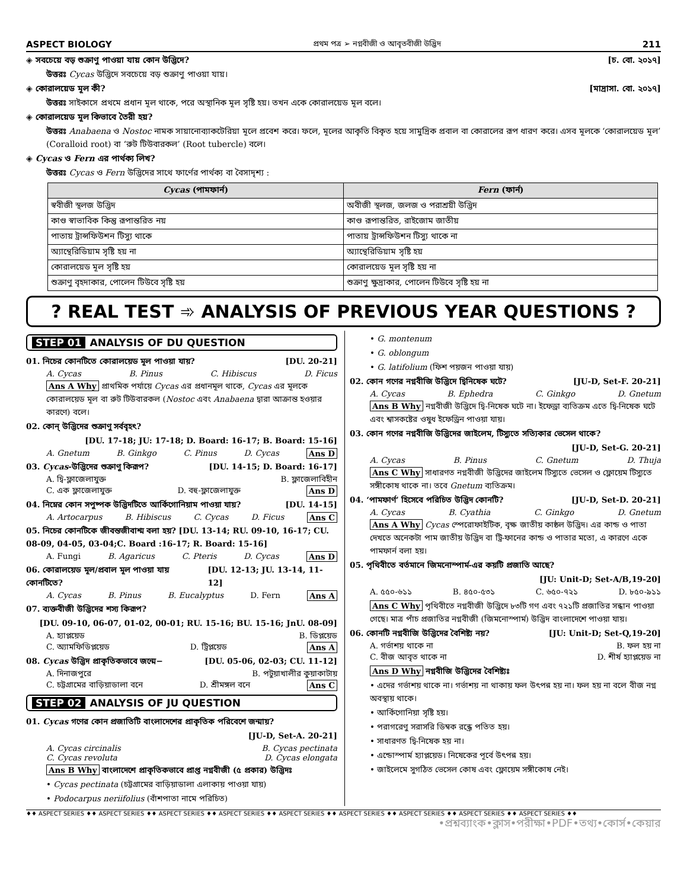ASPECT BIOLOGY প্রথম পত্র ➢ নগ্নবীজী ও আবৃতবীজী উদ্ভিদ 211
◈ সবচেয়ে বড় শুক্রাণু পাওয়া যায় কোন উদ্ভিদে? [চ. বো. ২০১৭]
উত্তরঃ Cycas উদ্ভিদে সবচেয়ে বড় শুক্রাণু পাওয়া যায়।
◈ কোরালয়েড মূল কী? [মাদ্রাসা. বো. ২০১৭]
উত্তরঃ সাইকাসে প্রথমে প্রধান মূল থাকে, পরে অস্থানিক মূল সৃষ্টি হয়। তখন একে কোরালয়েড মূল বলে।
◈ কোরালয়েড মূল কিভাবে তৈরী হয়?
উত্তরঃ Anabaena ও Nostoc নামক সায়ানোব্যাকটেরিয়া মূলে প্রবেশ করে। ফলে, মূলের আকৃতি বিকৃত হয়ে সামুদ্রিক প্রবাল বা কোরালের রূপ ধারণ করে। এসব মূলকে ‘কোরালয়েড মূল’ (Coralloid root) বা ‘রুট টিউবারকল’ (Root tubercle) বলে।
◈ Cycas ও Fern এর পার্থক্য লিখ?
উত্তরঃ Cycas ও Fern উদ্ভিদের সাথে ফার্ণের পার্থক্য বা বৈসাদৃশ্য :
| Cycas (পামফার্ন) | Fern (ফার্ন) |
| --- | --- |
| স্ববীজী স্থলজ উদ্ভিদ | অবীজী স্থলজ, জলজ ও পরাশ্রয়ী উদ্ভিদ |
| কাণ্ড স্বাভাবিক কিন্তু রূপান্তরিত নয় | কাণ্ড রূপান্তরিত, রাইজোম জাতীয় |
| পাতায় ট্রান্সফিউশন টিস্যু থাকে | পাতায় ট্রান্সফিউশন টিস্যু থাকে না |
| অ্যান্থেরিডিয়াম সৃষ্টি হয় না | অ্যান্থেরিডিয়াম সৃষ্টি হয় |
| কোরালয়েড মূল সৃষ্টি হয় | কোরালয়েড মূল সৃষ্টি হয় না |
| শুক্রাণু বৃহদাকার, পোলেন টিউবে সৃষ্টি হয় | শুক্রাণু ক্ষুদ্রাকার, পোলেন টিউবে সৃষ্টি হয় না |
? REAL TEST ➾ ANALYSIS OF PREVIOUS YEAR QUESTIONS ?
STEP 01 ANALYSIS OF DU QUESTION
01. নিচের কোনটিতে কোরালয়েড মূল পাওয়া যায়? [DU. 20-21]
A. Cycas B. Pinus C. Hibiscus D. Ficus
Ans A Why প্রাথমিক পর্যায়ে Cycas এর প্রধানমূল থাকে, Cycas এর মূলকে কোরালয়েড মূল বা রুট টিউবারকল (Nostoc এবং Anabaena দ্বারা আক্রান্ত হওয়ার কারণে) বলে।
02. কোন্ উদ্ভিদের শুক্রাণু সর্ববৃহৎ?
[DU. 17-18; JU: 17-18; D. Board: 16-17; B. Board: 15-16]
A. Gnetum B. Ginkgo C. Pinus D. Cycas Ans D
03. Cycas-উদ্ভিদের শুক্রাণু কিরূপ? [DU. 14-15; D. Board: 16-17]
A. দ্বি-ফ্লাজেলাযুক্ত B. ফ্লাজেলাবিহীন
C. এক ফ্লাজেলাযুক্ত D. বহু-ফ্লাজেলাযুক্ত Ans D
04. নিম্নের কোন সপুষ্পক উদ্ভিদটিতে আর্কিগোনিয়াম পাওয়া যায়? [DU. 14-15]
A. Artocarpus B. Hibiscus C. Cycas D. Ficus Ans C
05. নিচের কোনটিকে জীবন্তজীবাশ্ম বলা হয়? [DU. 13-14; RU. 09-10, 16-17; CU. 08-09, 04-05, 03-04;C. Board :16-17; R. Board: 15-16]
A. Fungi B. Agaricus C. Pteris D. Cycas Ans D
06. কোরালয়েড মূল/প্রবাল মূল পাওয়া যায় কোনটিতে? [DU. 12-13; JU. 13-14, 11-12]
A. Cycas B. Pinus B. Eucalyptus D. Fern Ans A
07. ব্যক্তবীজী উদ্ভিদের শস্য কিরূপ?
[DU. 09-10, 06-07, 01-02, 00-01; RU. 15-16; BU. 15-16; JnU. 08-09]
A. হ্যাপ্লয়েড B. ডিপ্লয়েড
C. অ্যামফিডিপ্লয়েড D. ট্রিপ্লয়েড Ans A
08. Cycas উদ্ভিদ প্রাকৃতিকভাবে জন্মে− [DU. 05-06, 02-03; CU. 11-12]
A. দিনাজপুরে B. পটুয়াখালীর কুয়াকাটায়
C. চট্টগ্রামের বাড়িয়াডালা বনে D. শ্রীমঙ্গল বনে Ans C
STEP 02 ANALYSIS OF JU QUESTION
01. Cycas গণের কোন প্রজাতিটি বাংলাদেশের প্রাকৃতিক পরিবেশে জন্মায়?
[JU-D, Set-A. 20-21]
A. Cycas circinalis B. Cycas pectinata
C. Cycas revoluta D. Cycas elongata
Ans B Why বাংলাদেশে প্রাকৃতিকভাবে প্রাপ্ত নগ্নবীজী (৫ প্রকার) উদ্ভিদঃ
• Cycas pectinata (চট্টগ্রামের বাড়িয়াডালা এলাকায় পাওয়া যায়)
• Podocarpus neriifolius (বাঁশপাতা নামে পরিচিত)
• G. montenum
• G. oblongum
• G. latifolium (ফিশ পয়জন পাওয়া যায়)
02. কোন গণের নগ্নবীজি উদ্ভিদে দ্বিনিষেক ঘটে? [JU-D, Set-F. 20-21]
A. Cycas B. Ephedra C. Ginkgo D. Gnetum
Ans B Why নগ্নবীজী উদ্ভিদে দ্বি-নিষেক ঘটে না। ইফেড্রা ব্যতিক্রম এতে দ্বি-নিষেক ঘটে এবং শ্বাসকষ্টের ওষুধ ইফেড্রিন পাওয়া যায়।
03. কোন গণের নগ্নবীজি উদ্ভিদের জাইলেম, টিস্যুতে সত্যিকার ভেসেল থাকে?
[JU-D, Set-G. 20-21]
A. Cycas B. Pinus C. Gnetum D. Thuja
Ans C Why সাধারণত নগ্নবীজী উদ্ভিদের জাইলেম টিস্যুতে ভেসেল ও ফ্লোয়েম টিস্যুতে সঙ্গীকোষ থাকে না। তবে Gnetum ব্যতিক্রম।
04. ‘পামফার্ণ’ হিসেবে পরিচিত উদ্ভিদ কোনটি? [JU-D, Set-D. 20-21]
A. Cycas B. Cyathia C. Ginkgo D. Gnetum
Ans A Why Cycas স্পেরোফাইটিক, বৃক্ষ জাতীয় কাষ্ঠল উদ্ভিদ। এর কান্ড ও পাতা দেখতে অনেকটা পাম জাতীয় উদ্ভিদ বা ট্রি-ফানের কান্ড ও পাতার মতো, এ কারণে একে পামফার্ন বলা হয়।
05. পৃথিবীতে বর্তমানে জিমনোস্পার্ম-এর কয়টি প্রজাতি আছে?
[JU: Unit-D; Set-A/B,19-20]
A. ৫৫০-৬১১ B. ৪৫০-৫৩১ C. ৬৫০-৭২১ D. ৮৫০-৯১১
Ans C Why পৃথিবীতে নগ্নবীজী উদ্ভিদে ৮৩টি গণ এবং ৭২১টি প্রজাতির সন্ধান পাওয়া গেছে। মাত্র পাঁচ প্রজাতির নগ্নবীজী (জিমনোস্পার্ম) উদ্ভিদ বাংলাদেশে পাওয়া যায়।
06. কোনটি নগ্নবীজি উদ্ভিদের বৈশিষ্ট্য নয়? [JU: Unit-D; Set-Q,19-20]
A. গর্ভাশয় থাকে না B. ফল হয় না
C. বীজ আবৃত থাকে না D. শীর্ষ হ্যাপ্লয়েড না
Ans D Why নগ্নবীজি উদ্ভিদের বৈশিষ্ট্যঃ
• এদের গর্ভাশয় থাকে না। গর্ভাশয় না থাকায় ফল উৎপন্ন হয় না। ফল হয় না বলে বীজ নগ্ন অবস্থায় থাকে।
• আর্কিগোনিয়া সৃষ্টি হয়।
• পরাগরেণু সরাসরি ডিম্বক রন্ধ্রে পতিত হয়।
• সাধারণত দ্বি-নিষেক হয় না।
• এন্ডোস্পার্ম হ্যাপ্লয়েড। নিষেকের পূর্বে উৎপন্ন হয়।
• জাইলেমে সুগঠিত ভেসেল কোষ এবং ফ্লোয়েম সঙ্গীকোষ নেই।
♦♦ ASPECT SERIES ♦♦ ASPECT SERIES ♦♦ ASPECT SERIES ♦♦ ASPECT SERIES ♦♦ ASPECT SERIES ♦♦ ASPECT SERIES ♦♦ ASPECT SERIES ♦♦ ASPECT SERIES ♦♦ ASPECT SERIES ♦♦
•প্রশ্নব্যাংক•ক্লাস•পরীক্ষা•PDF•তথ্য•কোর্স•কেয়ার